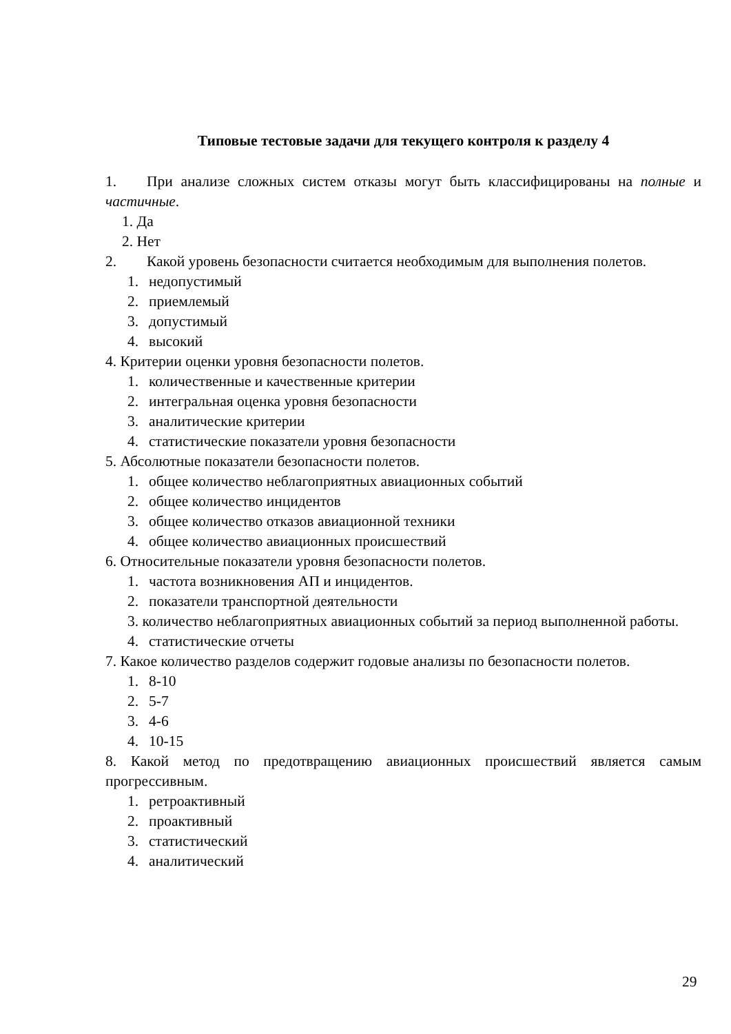Типовые тестовые задачи для текущего контроля к разделу 4
1. При анализе сложных систем отказы могут быть классифицированы на полные и частичные.
1. Да
2. Нет
2. Какой уровень безопасности считается необходимым для выполнения полетов.
1. недопустимый
2. приемлемый
3. допустимый
4. высокий
4. Критерии оценки уровня безопасности полетов.
1. количественные и качественные критерии
2. интегральная оценка уровня безопасности
3. аналитические критерии
4. статистические показатели уровня безопасности
5. Абсолютные показатели безопасности полетов.
1. общее количество неблагоприятных авиационных событий
2. общее количество инцидентов
3. общее количество отказов авиационной техники
4. общее количество авиационных происшествий
6. Относительные показатели уровня безопасности полетов.
1. частота возникновения АП и инцидентов.
2. показатели транспортной деятельности
3. количество неблагоприятных авиационных событий за период выполненной работы.
4. статистические отчеты
7. Какое количество разделов содержит годовые анализы по безопасности полетов.
1. 8-10
2. 5-7
3. 4-6
4. 10-15
8. Какой метод по предотвращению авиационных происшествий является самым прогрессивным.
1. ретроактивный
2. проактивный
3. статистический
4. аналитический
29